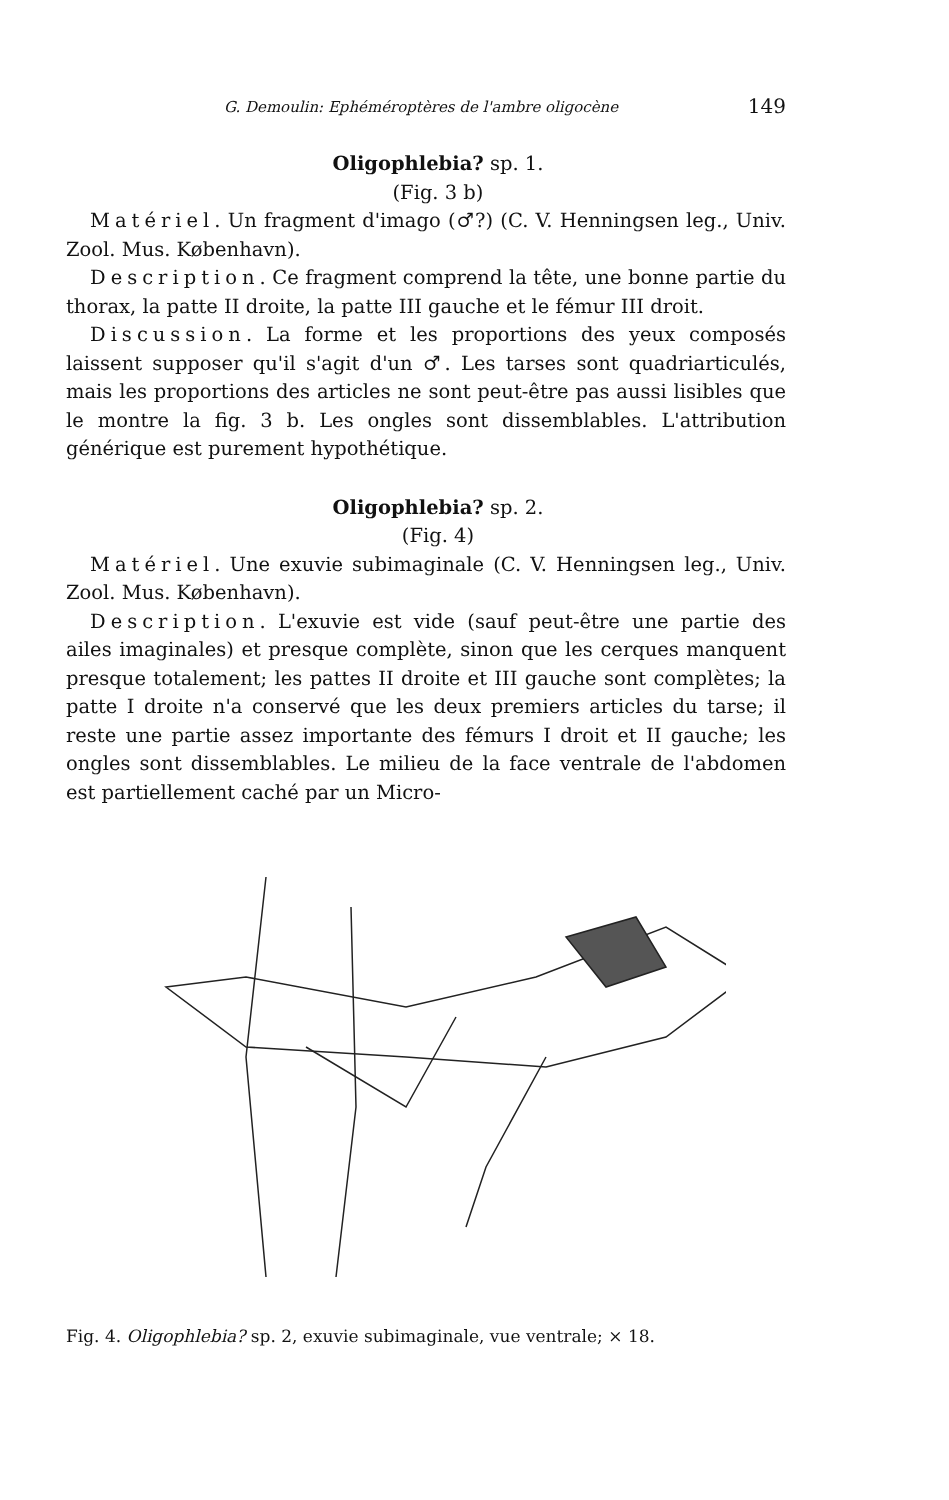G. Demoulin: Ephéméroptères de l'ambre oligocène 149
Oligophlebia? sp. 1.
(Fig. 3 b)
Matériel. Un fragment d'imago (♂?) (C. V. Henningsen leg., Univ. Zool. Mus. København).
Description. Ce fragment comprend la tête, une bonne partie du thorax, la patte II droite, la patte III gauche et le fémur III droit.
Discussion. La forme et les proportions des yeux composés laissent supposer qu'il s'agit d'un ♂. Les tarses sont quadriarticulés, mais les proportions des articles ne sont peut-être pas aussi lisibles que le montre la fig. 3 b. Les ongles sont dissemblables. L'attribution générique est purement hypothétique.
Oligophlebia? sp. 2.
(Fig. 4)
Matériel. Une exuvie subimaginale (C. V. Henningsen leg., Univ. Zool. Mus. København).
Description. L'exuvie est vide (sauf peut-être une partie des ailes imaginales) et presque complète, sinon que les cerques manquent presque totalement; les pattes II droite et III gauche sont complètes; la patte I droite n'a conservé que les deux premiers articles du tarse; il reste une partie assez importante des fémurs I droit et II gauche; les ongles sont dissemblables. Le milieu de la face ventrale de l'abdomen est partiellement caché par un Micro-
Fig. 4. Oligophlebia? sp. 2, exuvie subimaginale, vue ventrale; × 18.